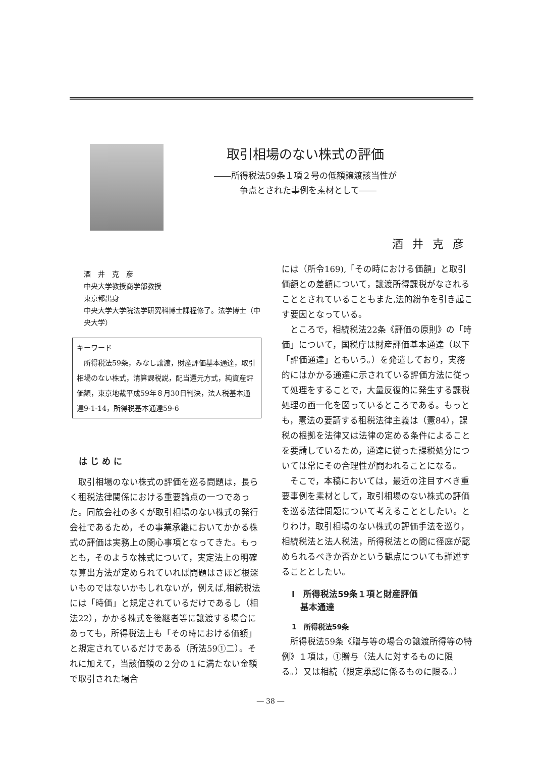取引相場のない株式の評価
――所得税法59条１項２号の低額譲渡該当性が
　　　争点とされた事例を素材として――
酒井克彦
酒　井　克　彦
中央大学教授商学部教授
東京都出身
中央大学大学院法学研究科博士課程修了。法学博士（中央大学）
キーワード
　所得税法59条，みなし譲渡，財産評価基本通達，取引相場のない株式，清算課税説，配当還元方式，純資産評価額，東京地裁平成59年８月30日判決，法人税基本通達9-1-14，所得税基本通達59-6
はじめに
　取引相場のない株式の評価を巡る問題は，長らく租税法律関係における重要論点の一つであった。同族会社の多くが取引相場のない株式の発行会社であるため，その事業承継においてかかる株式の評価は実務上の関心事項となってきた。もっとも，そのような株式について，実定法上の明確な算出方法が定められていれば問題はさほど根深いものではないかもしれないが，例えば,相続税法には「時価」と規定されているだけであるし（相法22），かかる株式を後継者等に譲渡する場合にあっても，所得税法上も「その時における価額」と規定されているだけである（所法59①二）。それに加えて，当該価額の２分の１に満たない金額で取引された場合
には（所令169),「その時における価額」と取引価額との差額について，譲渡所得課税がなされることとされていることもまた,法的紛争を引き起こす要因となっている。
　ところで，相続税法22条《評価の原則》の「時価」について，国税庁は財産評価基本通達（以下「評価通達」ともいう。）を発遣しており，実務的にはかかる通達に示されている評価方法に従って処理をすることで，大量反復的に発生する課税処理の画一化を図っているところである。もっとも，憲法の要請する租税法律主義は（憲84），課税の根拠を法律又は法律の定める条件によることを要請しているため，通達に従った課税処分については常にその合理性が問われることになる。
　そこで，本稿においては，最近の注目すべき重要事例を素材として，取引相場のない株式の評価を巡る法律問題について考えることとしたい。とりわけ，取引相場のない株式の評価手法を巡り，相続税法と法人税法，所得税法との間に径庭が認められるべきか否かという観点についても詳述することとしたい。
Ⅰ　所得税法59条１項と財産評価
　基本通達
1　所得税法59条
　所得税法59条《贈与等の場合の譲渡所得等の特例》１項は，①贈与（法人に対するものに限る。）又は相続（限定承認に係るものに限る。）
― 38 ―